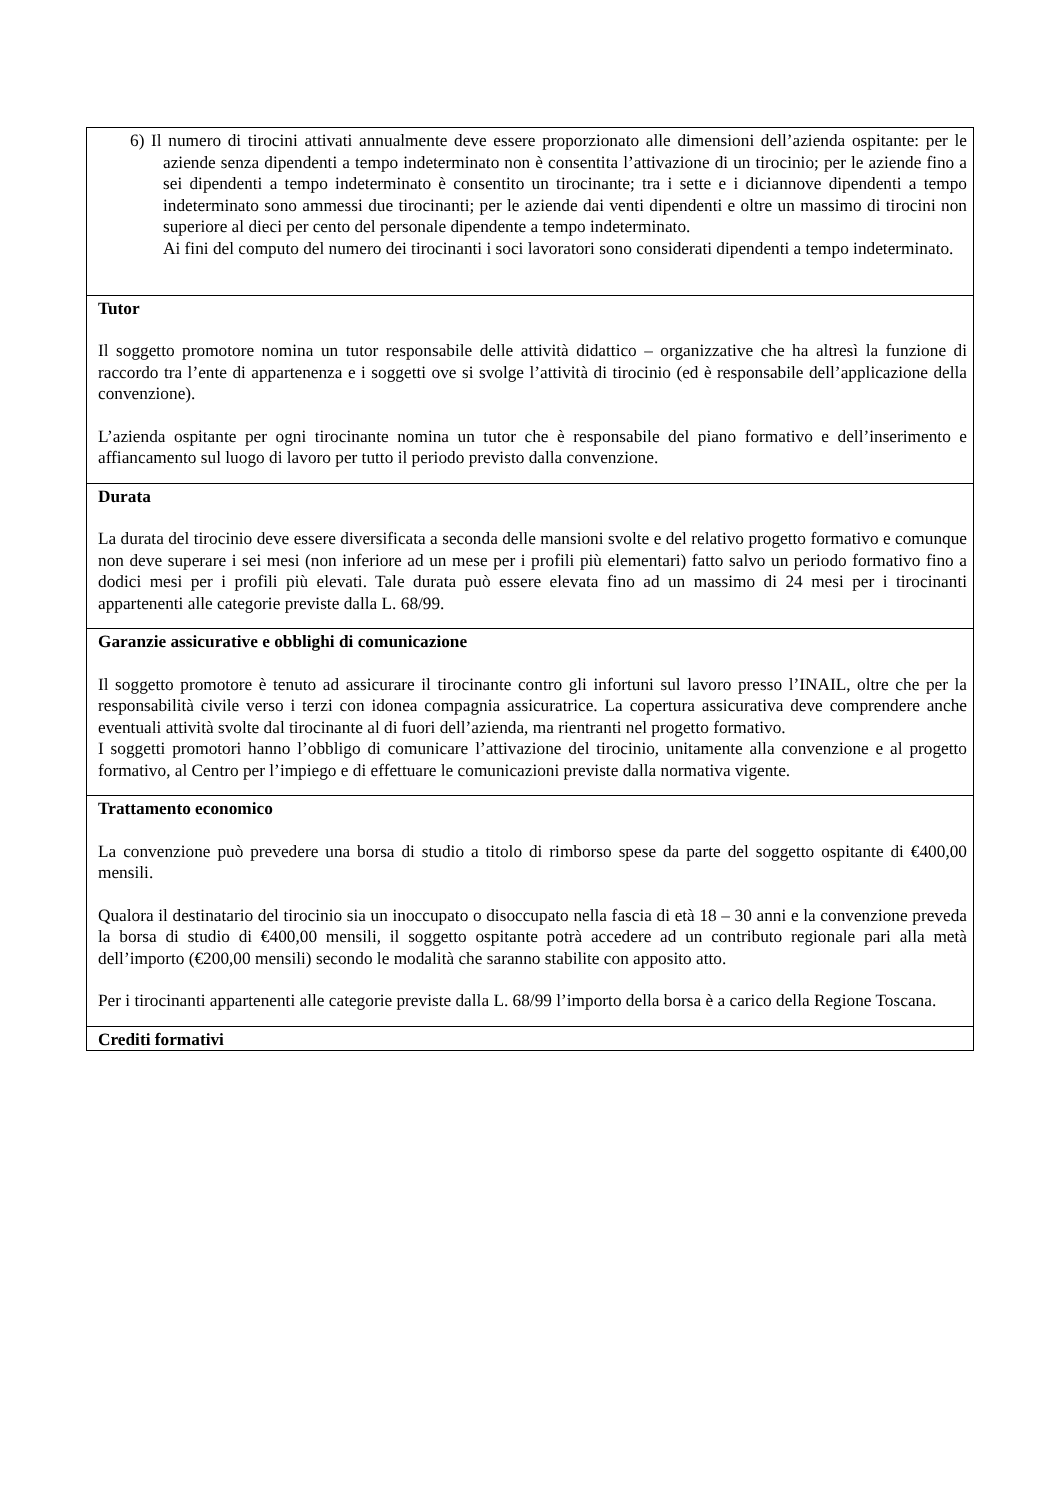| 6) Il numero di tirocini attivati annualmente deve essere proporzionato alle dimensioni dell’azienda ospitante: per le aziende senza dipendenti a tempo indeterminato non è consentita l’attivazione di un tirocinio; per le aziende fino a sei dipendenti a tempo indeterminato è consentito un tirocinante; tra i sette e i diciannove dipendenti a tempo indeterminato sono ammessi due tirocinanti; per le aziende dai venti dipendenti e oltre un massimo di tirocini non superiore al dieci per cento del personale dipendente a tempo indeterminato. Ai fini del computo del numero dei tirocinanti i soci lavoratori sono considerati dipendenti a tempo indeterminato. |
| Tutor Il soggetto promotore nomina un tutor responsabile delle attività didattico – organizzative che ha altresì la funzione di raccordo tra l’ente di appartenenza e i soggetti ove si svolge l’attività di tirocinio (ed è responsabile dell’applicazione della convenzione). L’azienda ospitante per ogni tirocinante nomina un tutor che è responsabile del piano formativo e dell’inserimento e affiancamento sul luogo di lavoro per tutto il periodo previsto dalla convenzione. |
| Durata La durata del tirocinio deve essere diversificata a seconda delle mansioni svolte e del relativo progetto formativo e comunque non deve superare i sei mesi (non inferiore ad un mese per i profili più elementari) fatto salvo un periodo formativo fino a dodici mesi per i profili più elevati. Tale durata può essere elevata fino ad un massimo di 24 mesi per i tirocinanti appartenenti alle categorie previste dalla L. 68/99. |
| Garanzie assicurative e obblighi di comunicazione Il soggetto promotore è tenuto ad assicurare il tirocinante contro gli infortuni sul lavoro presso l’INAIL, oltre che per la responsabilità civile verso i terzi con idonea compagnia assicuratrice. La copertura assicurativa deve comprendere anche eventuali attività svolte dal tirocinante al di fuori dell’azienda, ma rientranti nel progetto formativo. I soggetti promotori hanno l’obbligo di comunicare l’attivazione del tirocinio, unitamente alla convenzione e al progetto formativo, al Centro per l’impiego e di effettuare le comunicazioni previste dalla normativa vigente. |
| Trattamento economico La convenzione può prevedere una borsa di studio a titolo di rimborso spese da parte del soggetto ospitante di €400,00 mensili. Qualora il destinatario del tirocinio sia un inoccupato o disoccupato nella fascia di età 18 – 30 anni e la convenzione preveda la borsa di studio di €400,00 mensili, il soggetto ospitante potrà accedere ad un contributo regionale pari alla metà dell’importo (€200,00 mensili) secondo le modalità che saranno stabilite con apposito atto. Per i tirocinanti appartenenti alle categorie previste dalla L. 68/99 l’importo della borsa è a carico della Regione Toscana. |
| Crediti formativi |